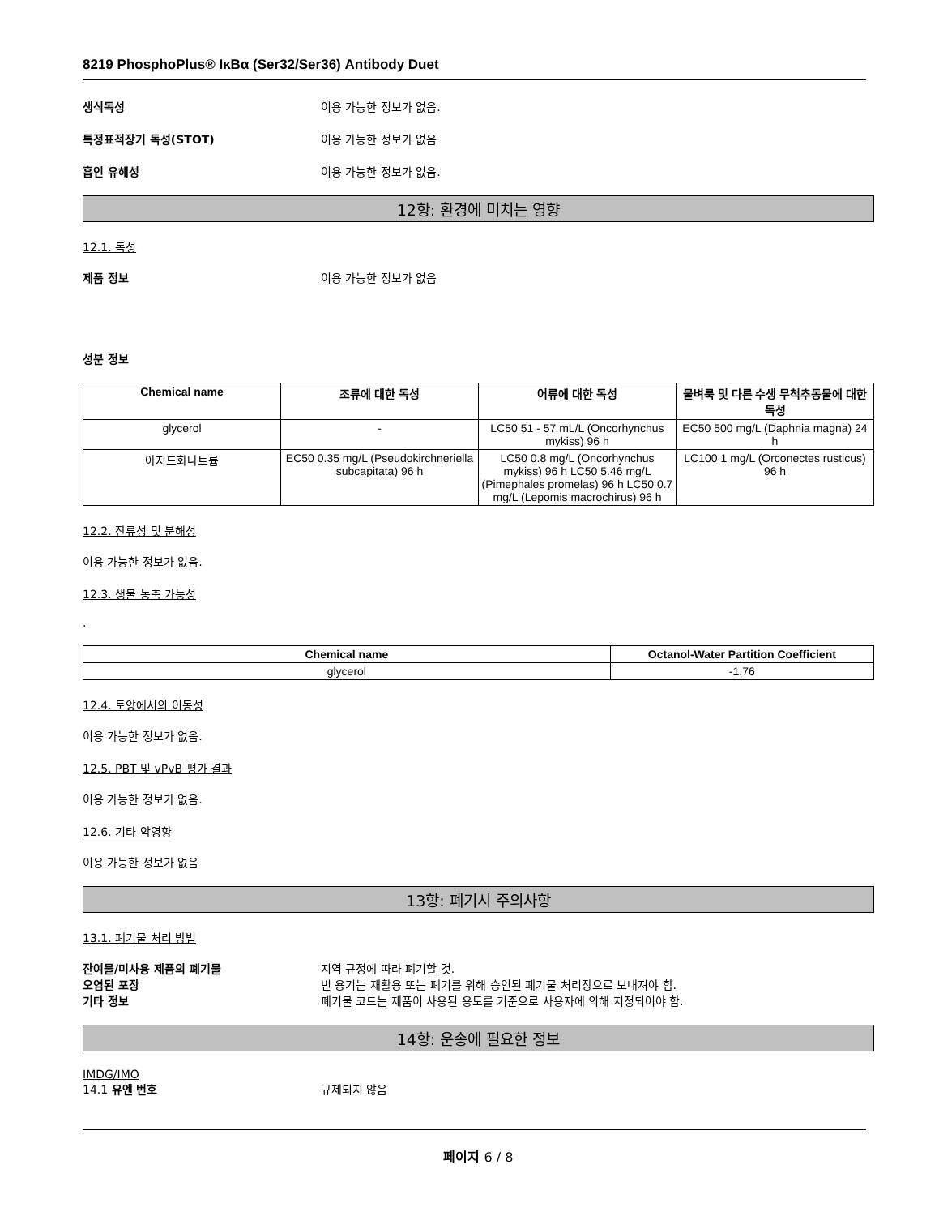8219 PhosphoPlus® IκBα (Ser32/Ser36) Antibody Duet
생식독성 이용 가능한 정보가 없음.
특정표적장기 독성(STOT) 이용 가능한 정보가 없음
흡인 유해성 이용 가능한 정보가 없음.
12항: 환경에 미치는 영향
12.1. 독성
제품 정보 이용 가능한 정보가 없음
성분 정보
| Chemical name | 조류에 대한 독성 | 어류에 대한 독성 | 물벼룩 및 다른 수생 무척추동물에 대한 독성 |
| --- | --- | --- | --- |
| glycerol | - | LC50 51 - 57 mL/L (Oncorhynchus mykiss) 96 h | EC50 500 mg/L (Daphnia magna) 24 h |
| 아지드화나트륨 | EC50 0.35 mg/L (Pseudokirchneriella subcapitata) 96 h | LC50 0.8 mg/L (Oncorhynchus mykiss) 96 h LC50 5.46 mg/L (Pimephales promelas) 96 h LC50 0.7 mg/L (Lepomis macrochirus) 96 h | LC100 1 mg/L (Orconectes rusticus) 96 h |
12.2. 잔류성 및 분해성
이용 가능한 정보가 없음.
12.3. 생물 농축 가능성
.
| Chemical name | Octanol-Water Partition Coefficient |
| --- | --- |
| glycerol | -1.76 |
12.4. 토양에서의 이동성
이용 가능한 정보가 없음.
12.5. PBT 및 vPvB 평가 결과
이용 가능한 정보가 없음.
12.6. 기타 악영향
이용 가능한 정보가 없음
13항: 폐기시 주의사항
13.1. 폐기물 처리 방법
잔여물/미사용 제품의 폐기물 지역 규정에 따라 폐기할 것.
오염된 포장 빈 용기는 재활용 또는 폐기를 위해 승인된 폐기물 처리장으로 보내져야 함.
기타 정보 폐기물 코드는 제품이 사용된 용도를 기준으로 사용자에 의해 지정되어야 함.
14항: 운송에 필요한 정보
IMDG/IMO
14.1 유엔 번호 규제되지 않음
페이지 6 / 8